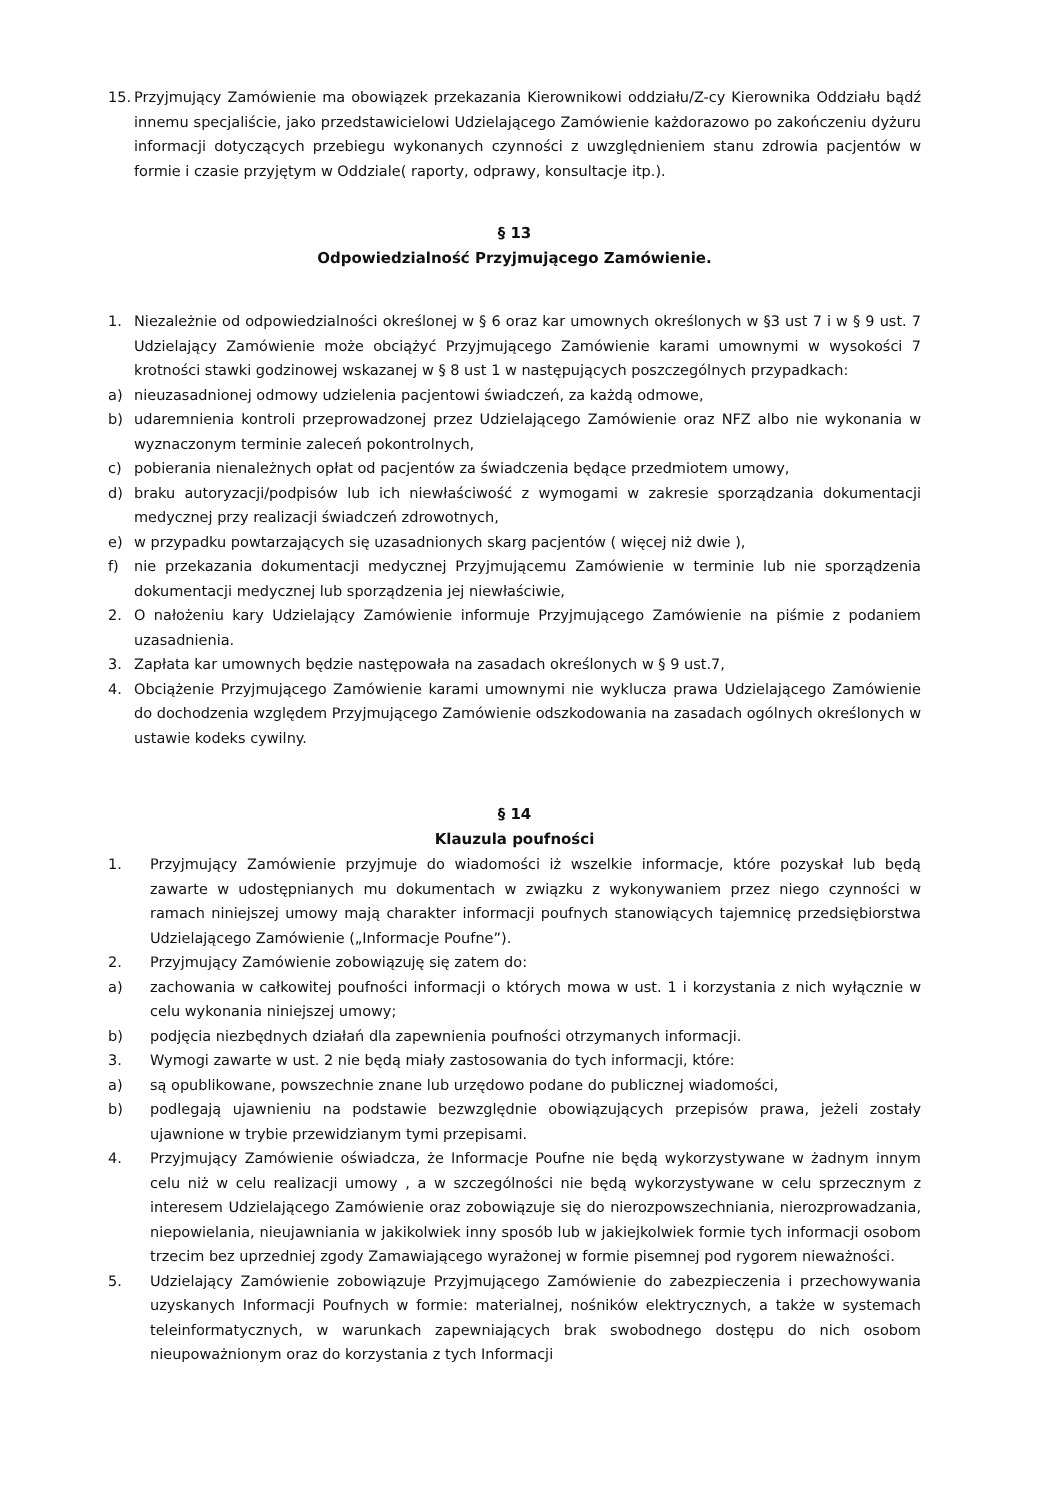15. Przyjmujący Zamówienie ma obowiązek przekazania Kierownikowi oddziału/Z-cy Kierownika Oddziału bądź innemu specjaliście, jako przedstawicielowi Udzielającego Zamówienie każdorazowo po zakończeniu dyżuru informacji dotyczących przebiegu wykonanych czynności z uwzględnieniem stanu zdrowia pacjentów w formie i czasie przyjętym w Oddziale( raporty, odprawy, konsultacje itp.).
§ 13
Odpowiedzialność Przyjmującego Zamówienie.
1. Niezależnie od odpowiedzialności określonej w § 6 oraz kar umownych określonych w §3 ust 7 i w § 9 ust. 7 Udzielający Zamówienie może obciążyć Przyjmującego Zamówienie karami umownymi w wysokości 7 krotności stawki godzinowej wskazanej w § 8 ust 1 w następujących poszczególnych przypadkach:
a) nieuzasadnionej odmowy udzielenia pacjentowi świadczeń, za każdą odmowe,
b) udaremnienia kontroli przeprowadzonej przez Udzielającego Zamówienie oraz NFZ albo nie wykonania w wyznaczonym terminie zaleceń pokontrolnych,
c) pobierania nienależnych opłat od pacjentów za świadczenia będące przedmiotem umowy,
d) braku autoryzacji/podpisów lub ich niewłaściwość z wymogami w zakresie sporządzania dokumentacji medycznej przy realizacji świadczeń zdrowotnych,
e) w przypadku powtarzających się uzasadnionych skarg pacjentów ( więcej niż dwie ),
f) nie przekazania dokumentacji medycznej Przyjmującemu Zamówienie w terminie lub nie sporządzenia dokumentacji medycznej lub sporządzenia jej niewłaściwie,
2. O nałożeniu kary Udzielający Zamówienie informuje Przyjmującego Zamówienie na piśmie z podaniem uzasadnienia.
3. Zapłata kar umownych będzie następowała na zasadach określonych w § 9 ust.7,
4. Obciążenie Przyjmującego Zamówienie karami umownymi nie wyklucza prawa Udzielającego Zamówienie do dochodzenia względem Przyjmującego Zamówienie odszkodowania na zasadach ogólnych określonych w ustawie kodeks cywilny.
§ 14
Klauzula poufności
1. Przyjmujący Zamówienie przyjmuje do wiadomości iż wszelkie informacje, które pozyskał lub będą zawarte w udostępnianych mu dokumentach w związku z wykonywaniem przez niego czynności w ramach niniejszej umowy mają charakter informacji poufnych stanowiących tajemnicę przedsiębiorstwa Udzielającego Zamówienie („Informacje Poufne”).
2. Przyjmujący Zamówienie zobowiązuję się zatem do:
a) zachowania w całkowitej poufności informacji o których mowa w ust. 1 i korzystania z nich wyłącznie w celu wykonania niniejszej umowy;
b) podjęcia niezbędnych działań dla zapewnienia poufności otrzymanych informacji.
3. Wymogi zawarte w ust. 2 nie będą miały zastosowania do tych informacji, które:
a) są opublikowane, powszechnie znane lub urzędowo podane do publicznej wiadomości,
b) podlegają ujawnieniu na podstawie bezwzględnie obowiązujących przepisów prawa, jeżeli zostały ujawnione w trybie przewidzianym tymi przepisami.
4. Przyjmujący Zamówienie oświadcza, że Informacje Poufne nie będą wykorzystywane w żadnym innym celu niż w celu realizacji umowy , a w szczególności nie będą wykorzystywane w celu sprzecznym z interesem Udzielającego Zamówienie oraz zobowiązuje się do nierozpowszechniania, nierozprowadzania, niepowielania, nieujawniania w jakikolwiek inny sposób lub w jakiejkolwiek formie tych informacji osobom trzecim bez uprzedniej zgody Zamawiającego wyrażonej w formie pisemnej pod rygorem nieważności.
5. Udzielający Zamówienie zobowiązuje Przyjmującego Zamówienie do zabezpieczenia i przechowywania uzyskanych Informacji Poufnych w formie: materialnej, nośników elektrycznych, a także w systemach teleinformatycznych, w warunkach zapewniających brak swobodnego dostępu do nich osobom nieupoważnionym oraz do korzystania z tych Informacji